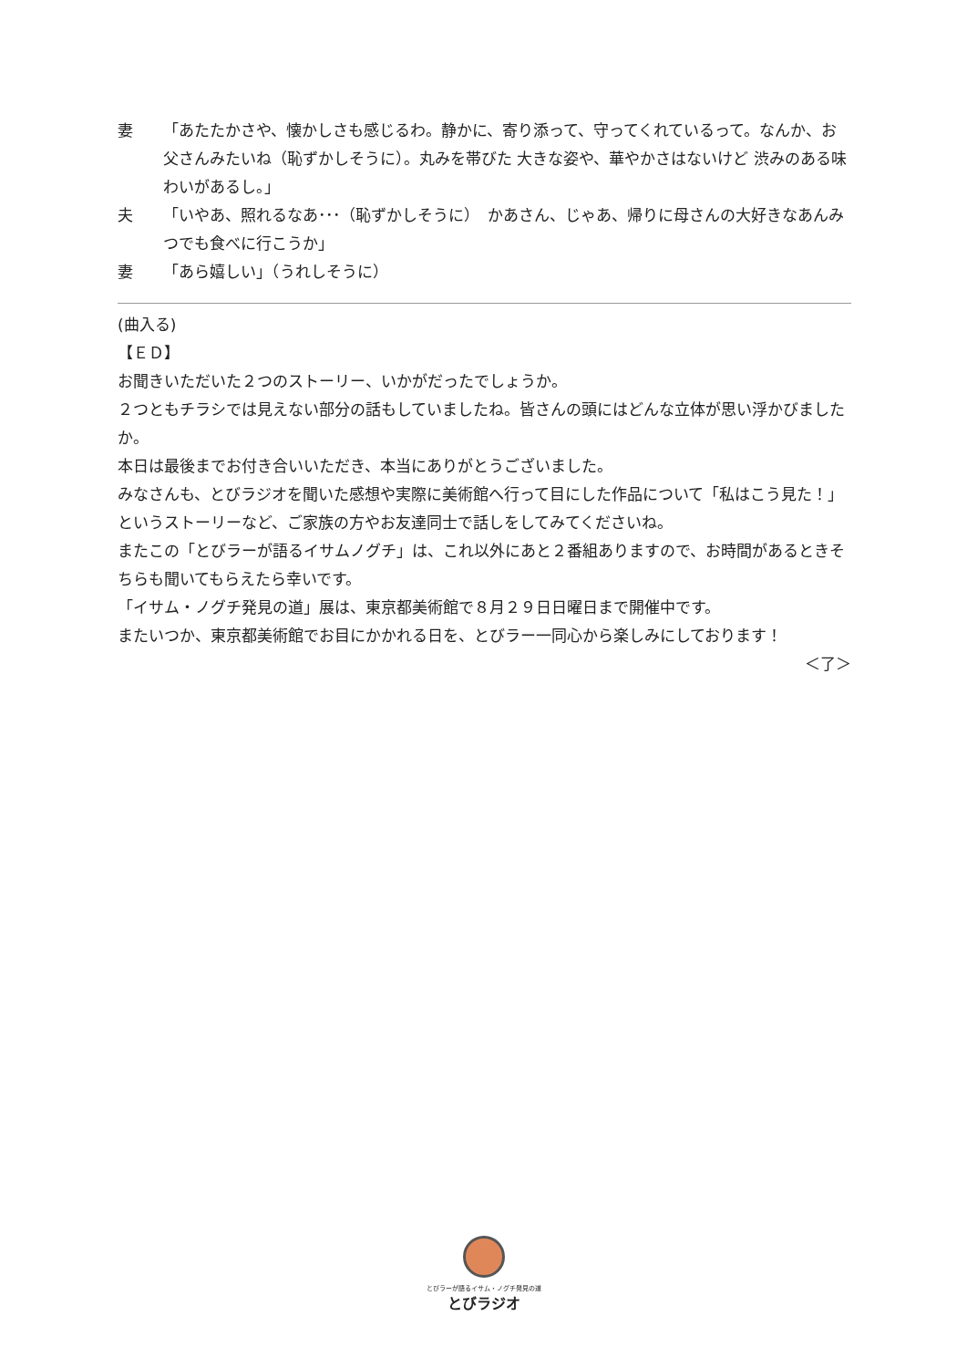妻 「あたたかさや、懐かしさも感じるわ。静かに、寄り添って、守ってくれているって。なんか、お父さんみたいね（恥ずかしそうに）。丸みを帯びた 大きな姿や、華やかさはないけど 渋みのある味わいがあるし。」
夫 「いやあ、照れるなあ･･･（恥ずかしそうに）　かあさん、じゃあ、帰りに母さんの大好きなあんみつでも食べに行こうか」
妻 「あら嬉しい」（うれしそうに）
(曲入る)
【ＥＤ】
お聞きいただいた２つのストーリー、いかがだったでしょうか。
２つともチラシでは見えない部分の話もしていましたね。皆さんの頭にはどんな立体が思い浮かびましたか。
本日は最後までお付き合いいただき、本当にありがとうございました。
みなさんも、とびラジオを聞いた感想や実際に美術館へ行って目にした作品について「私はこう見た！」というストーリーなど、ご家族の方やお友達同士で話しをしてみてくださいね。
またこの「とびラーが語るイサムノグチ」は、これ以外にあと２番組ありますので、お時間があるときそちらも聞いてもらえたら幸いです。
「イサム・ノグチ発見の道」展は、東京都美術館で８月２９日日曜日まで開催中です。
またいつか、東京都美術館でお目にかかれる日を、とびラー一同心から楽しみにしております！
＜了＞
とびラーが語るイサム・ノグチ発見の道
とびラジオ